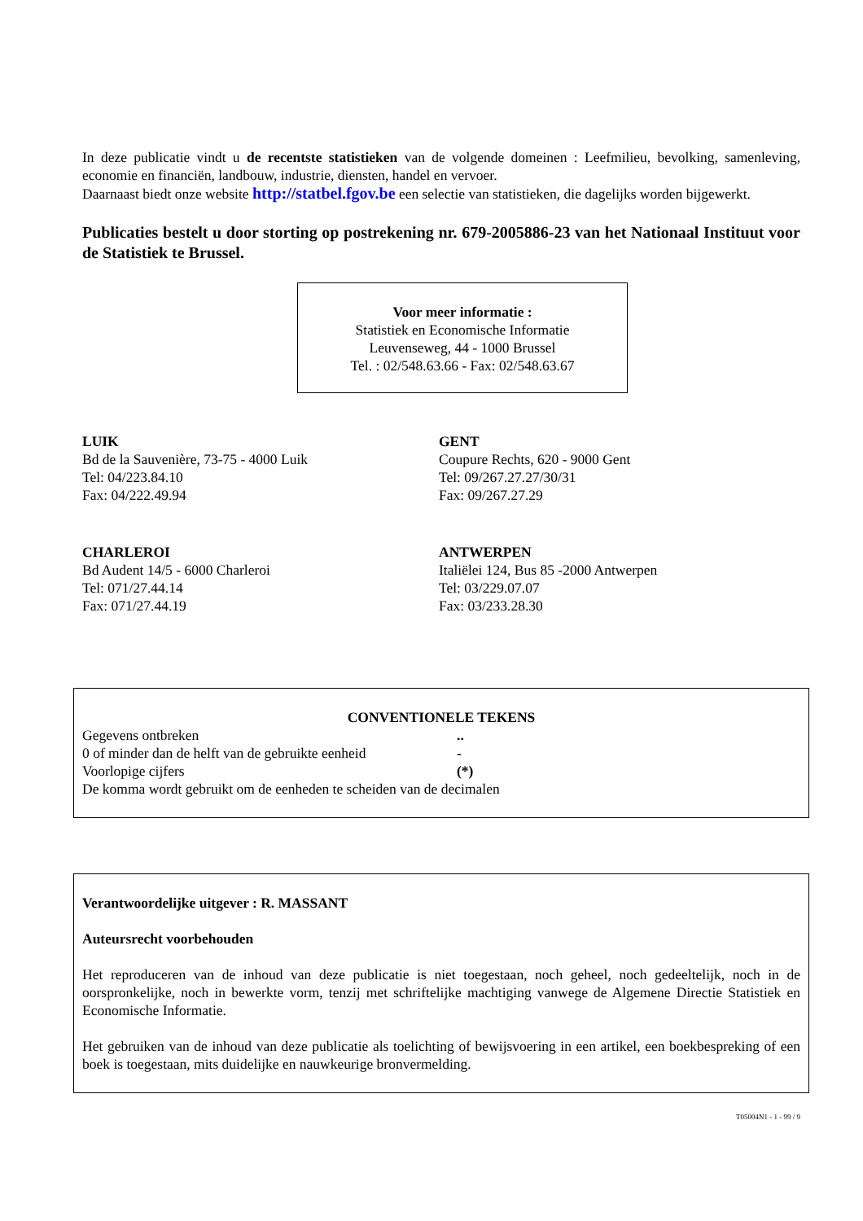In deze publicatie vindt u de recentste statistieken van de volgende domeinen : Leefmilieu, bevolking, samenleving, economie en financiën, landbouw, industrie, diensten, handel en vervoer.
Daarnaast biedt onze website http://statbel.fgov.be een selectie van statistieken, die dagelijks worden bijgewerkt.
Publicaties bestelt u door storting op postrekening nr. 679-2005886-23 van het Nationaal Instituut voor de Statistiek te Brussel.
Voor meer informatie :
Statistiek en Economische Informatie
Leuvenseweg, 44 - 1000 Brussel
Tel. : 02/548.63.66 - Fax: 02/548.63.67
LUIK
Bd de la Sauvenière, 73-75 - 4000 Luik
Tel: 04/223.84.10
Fax: 04/222.49.94
GENT
Coupure Rechts, 620 - 9000 Gent
Tel: 09/267.27.27/30/31
Fax: 09/267.27.29
CHARLEROI
Bd Audent 14/5 - 6000 Charleroi
Tel: 071/27.44.14
Fax: 071/27.44.19
ANTWERPEN
Italiëlei 124, Bus 85 -2000 Antwerpen
Tel: 03/229.07.07
Fax: 03/233.28.30
CONVENTIONELE TEKENS
Gegevens ontbreken..
0 of minder dan de helft van de gebruikte eenheid -
Voorlopige cijfers (*)
De komma wordt gebruikt om de eenheden te scheiden van de decimalen
Verantwoordelijke uitgever : R. MASSANT
Auteursrecht voorbehouden
Het reproduceren van de inhoud van deze publicatie is niet toegestaan, noch geheel, noch gedeeltelijk, noch in de oorspronkelijke, noch in bewerkte vorm, tenzij met schriftelijke machtiging vanwege de Algemene Directie Statistiek en Economische Informatie.
Het gebruiken van de inhoud van deze publicatie als toelichting of bewijsvoering in een artikel, een boekbespreking of een boek is toegestaan, mits duidelijke en nauwkeurige bronvermelding.
T05004N1 - 1 - 99 / 9